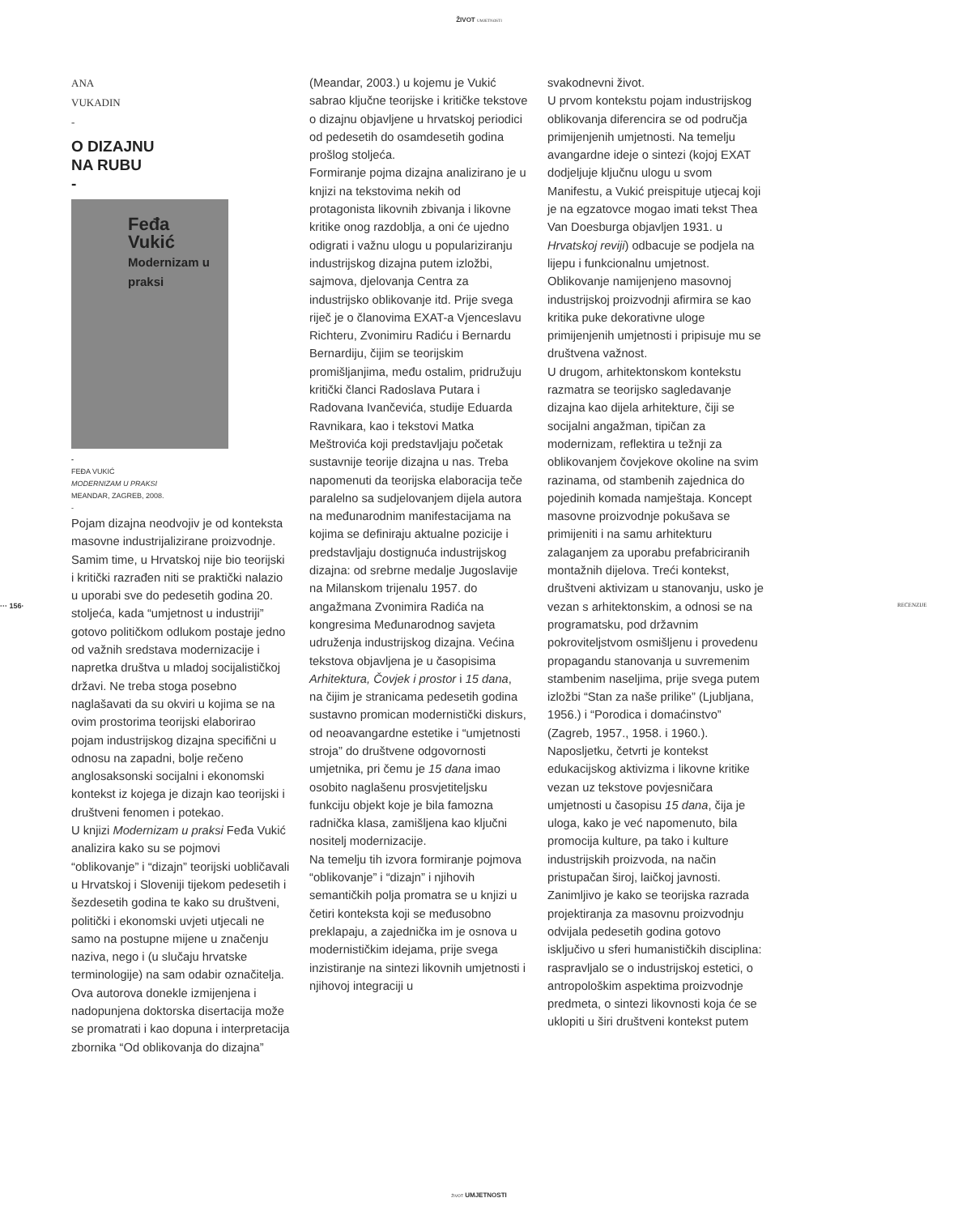ŽIVOT UMJETNOSTI
··· 156· RECENZIJE
ANA
VUKADIN
-
O DIZAJNU
NA RUBU
-
Feđa
Vukić
Modernizam u praksi
-
FEĐA VUKIĆ
MODERNIZAM U PRAKSI
MEANDAR, ZAGREB, 2008.
-
Pojam dizajna neodvojiv je od konteksta masovne industrijalizirane proizvodnje. Samim time, u Hrvatskoj nije bio teorijski i kritički razrađen niti se praktički nalazio u uporabi sve do pedesetih godina 20. stoljeća, kada “umjetnost u industriji” gotovo političkom odlukom postaje jedno od važnih sredstava modernizacije i napretka društva u mladoj socijalističkoj državi. Ne treba stoga posebno naglašavati da su okviri u kojima se na ovim prostorima teorijski elaborirao pojam industrijskog dizajna specifični u odnosu na zapadni, bolje rečeno anglosaksonski socijalni i ekonomski kontekst iz kojega je dizajn kao teorijski i društveni fenomen i potekao.
U knjizi Modernizam u praksi Feđa Vukić analizira kako su se pojmovi “oblikovanje” i “dizajn” teorijski uobličavali u Hrvatskoj i Sloveniji tijekom pedesetih i šezdesetih godina te kako su društveni, politički i ekonomski uvjeti utjecali ne samo na postupne mijene u značenju naziva, nego i (u slučaju hrvatske terminologije) na sam odabir označitelja. Ova autorova donekle izmijenjena i nadopunjena doktorska disertacija može se promatrati i kao dopuna i interpretacija zbornika “Od oblikovanja do dizajna”
(Meandar, 2003.) u kojemu je Vukić sabrao ključne teorijske i kritičke tekstove o dizajnu objavljene u hrvatskoj periodici od pedesetih do osamdesetih godina prošlog stoljeća.
Formiranje pojma dizajna analizirano je u knjizi na tekstovima nekih od protagonista likovnih zbivanja i likovne kritike onog razdoblja, a oni će ujedno odigrati i važnu ulogu u populariziranju industrijskog dizajna putem izložbi, sajmova, djelovanja Centra za industrijsko oblikovanje itd. Prije svega riječ je o članovima EXAT-a Vjenceslavu Richteru, Zvonimiru Radiću i Bernardu Bernardiju, čijim se teorijskim promišljanjima, među ostalim, pridružuju kritički članci Radoslava Putara i Radovana Ivančevića, studije Eduarda Ravnikara, kao i tekstovi Matka Meštrovića koji predstavljaju početak sustavnije teorije dizajna u nas. Treba napomenuti da teorijska elaboracija teče paralelno sa sudjelovanjem dijela autora na međunarodnim manifestacijama na kojima se definiraju aktualne pozicije i predstavljaju dostignuća industrijskog dizajna: od srebrne medalje Jugoslavije na Milanskom trijenalu 1957. do angažmana Zvonimira Radića na kongresima Međunarodnog savjeta udruženja industrijskog dizajna. Većina tekstova objavljena je u časopisima Arhitektura, Čovjek i prostor i 15 dana, na čijim je stranicama pedesetih godina sustavno promican modernistički diskurs, od neoavangardne estetike i “umjetnosti stroja” do društvene odgovornosti umjetnika, pri čemu je 15 dana imao osobito naglašenu prosvjetiteljsku funkciju objekt koje je bila famozna radnička klasa, zamišljena kao ključni nositelj modernizacije.
Na temelju tih izvora formiranje pojmova “oblikovanje” i “dizajn” i njihovih semantičkih polja promatra se u knjizi u četiri konteksta koji se međusobno preklapaju, a zajednička im je osnova u modernističkim idejama, prije svega inzistiranje na sintezi likovnih umjetnosti i njihovoj integraciji u
svakodnevni život.
U prvom kontekstu pojam industrijskog oblikovanja diferencira se od područja primijenjenih umjetnosti. Na temelju avangardne ideje o sintezi (kojoj EXAT dodjeljuje ključnu ulogu u svom Manifestu, a Vukić preispituje utjecaj koji je na egzatovce mogao imati tekst Thea Van Doesburga objavljen 1931. u Hrvatskoj reviji) odbacuje se podjela na lijepu i funkcionalnu umjetnost. Oblikovanje namijenjeno masovnoj industrijskoj proizvodnji afirmira se kao kritika puke dekorativne uloge primijenjenih umjetnosti i pripisuje mu se društvena važnost.
U drugom, arhitektonskom kontekstu razmatra se teorijsko sagledavanje dizajna kao dijela arhitekture, čiji se socijalni angažman, tipičan za modernizam, reflektira u težnji za oblikovanjem čovjekove okoline na svim razinama, od stambenih zajednica do pojedinih komada namještaja. Koncept masovne proizvodnje pokušava se primijeniti i na samu arhitekturu zalaganjem za uporabu prefabriciranih montažnih dijelova. Treći kontekst, društveni aktivizam u stanovanju, usko je vezan s arhitektonskim, a odnosi se na programatsku, pod državnim pokroviteljstvom osmišljenu i provedenu propagandu stanovanja u suvremenim stambenim naseljima, prije svega putem izložbi “Stan za naše prilike” (Ljubljana, 1956.) i “Porodica i domaćinstvo” (Zagreb, 1957., 1958. i 1960.). Naposljetku, četvrti je kontekst edukacijskog aktivizma i likovne kritike vezan uz tekstove povjesničara umjetnosti u časopisu 15 dana, čija je uloga, kako je već napomenuto, bila promocija kulture, pa tako i kulture industrijskih proizvoda, na način pristupačan široj, laičkoj javnosti. Zanimljivo je kako se teorijska razrada projektiranja za masovnu proizvodnju odvijala pedesetih godina gotovo isključivo u sferi humanističkih disciplina: raspravljalo se o industrijskoj estetici, o antropološkim aspektima proizvodnje predmeta, o sintezi likovnosti koja će se uklopiti u širi društveni kontekst putem
ŽIVOT UMJETNOSTI